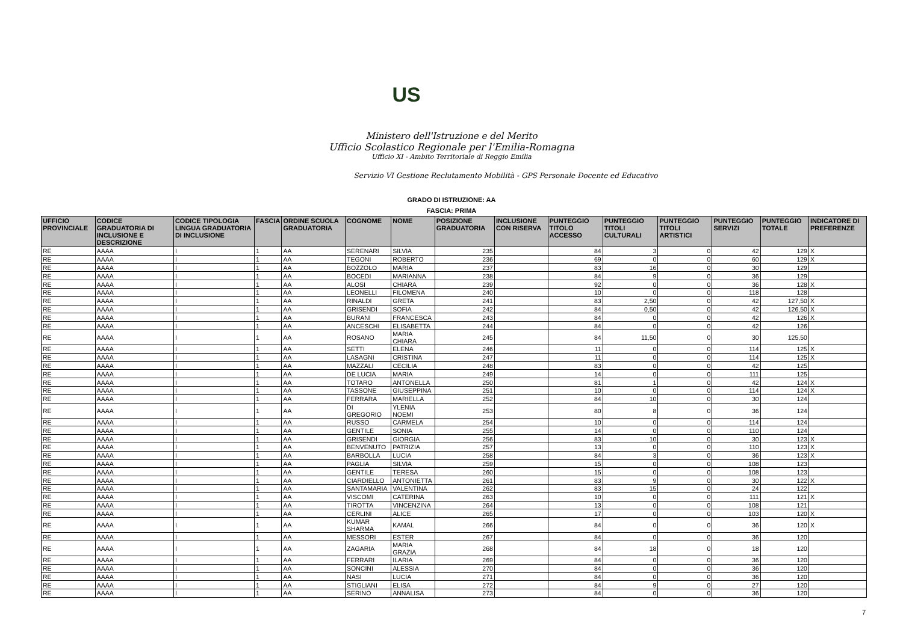US
Ministero dell'Istruzione e del Merito
Ufficio Scolastico Regionale per l'Emilia-Romagna
Ufficio XI - Ambito Territoriale di Reggio Emilia
Servizio VI Gestione Reclutamento Mobilità - GPS Personale Docente ed Educativo
GRADO DI ISTRUZIONE: AA
FASCIA: PRIMA
| UFFICIO PROVINCIALE | CODICE GRADUATORIA DI INCLUSIONE E DESCRIZIONE | CODICE TIPOLOGIA LINGUA GRADUATORIA DI INCLUSIONE | FASCIA | ORDINE SCUOLA GRADUATORIA | COGNOME | NOME | POSIZIONE GRADUATORIA | INCLUSIONE CON RISERVA | PUNTEGGIO TITOLO ACCESSO | PUNTEGGIO TITOLI CULTURALI | PUNTEGGIO TITOLI ARTISTICI | PUNTEGGIO SERVIZI | PUNTEGGIO TOTALE | INDICATORE DI PREFERENZE |
| --- | --- | --- | --- | --- | --- | --- | --- | --- | --- | --- | --- | --- | --- | --- |
| RE | AAAA | I | 1 | AA | SERENARI | SILVIA | 235 | | 84 | 3 | 0 | 42 | 129 | X |
| RE | AAAA | I | 1 | AA | TEGONI | ROBERTO | 236 | | 69 | 0 | 0 | 60 | 129 | X |
| RE | AAAA | I | 1 | AA | BOZZOLO | MARIA | 237 | | 83 | 16 | 0 | 30 | 129 | |
| RE | AAAA | I | 1 | AA | BOCEDI | MARIANNA | 238 | | 84 | 9 | 0 | 36 | 129 | |
| RE | AAAA | I | 1 | AA | ALOSI | CHIARA | 239 | | 92 | 0 | 0 | 36 | 128 | X |
| RE | AAAA | I | 1 | AA | LEONELLI | FILOMENA | 240 | | 10 | 0 | 0 | 118 | 128 | |
| RE | AAAA | I | 1 | AA | RINALDI | GRETA | 241 | | 83 | 2,50 | 0 | 42 | 127,50 | X |
| RE | AAAA | I | 1 | AA | GRISENDI | SOFIA | 242 | | 84 | 0,50 | 0 | 42 | 126,50 | X |
| RE | AAAA | I | 1 | AA | BURANI | FRANCESCA | 243 | | 84 | 0 | 0 | 42 | 126 | X |
| RE | AAAA | I | 1 | AA | ANCESCHI | ELISABETTA | 244 | | 84 | 0 | 0 | 42 | 126 | |
| RE | AAAA | I | 1 | AA | ROSANO | MARIA CHIARA | 245 | | 84 | 11,50 | 0 | 30 | 125,50 | |
| RE | AAAA | I | 1 | AA | SETTI | ELENA | 246 | | 11 | 0 | 0 | 114 | 125 | X |
| RE | AAAA | I | 1 | AA | LASAGNI | CRISTINA | 247 | | 11 | 0 | 0 | 114 | 125 | X |
| RE | AAAA | I | 1 | AA | MAZZALI | CECILIA | 248 | | 83 | 0 | 0 | 42 | 125 | |
| RE | AAAA | I | 1 | AA | DE LUCIA | MARIA | 249 | | 14 | 0 | 0 | 111 | 125 | |
| RE | AAAA | I | 1 | AA | TOTARO | ANTONELLA | 250 | | 81 | 1 | 0 | 42 | 124 | X |
| RE | AAAA | I | 1 | AA | TASSONE | GIUSEPPINA | 251 | | 10 | 0 | 0 | 114 | 124 | X |
| RE | AAAA | I | 1 | AA | FERRARA | MARIELLA | 252 | | 84 | 10 | 0 | 30 | 124 | |
| RE | AAAA | I | 1 | AA | DI GREGORIO | YLENIA NOEMI | 253 | | 80 | 8 | 0 | 36 | 124 | |
| RE | AAAA | I | 1 | AA | RUSSO | CARMELA | 254 | | 10 | 0 | 0 | 114 | 124 | |
| RE | AAAA | I | 1 | AA | GENTILE | SONIA | 255 | | 14 | 0 | 0 | 110 | 124 | |
| RE | AAAA | I | 1 | AA | GRISENDI | GIORGIA | 256 | | 83 | 10 | 0 | 30 | 123 | X |
| RE | AAAA | I | 1 | AA | BENVENUTO | PATRIZIA | 257 | | 13 | 0 | 0 | 110 | 123 | X |
| RE | AAAA | I | 1 | AA | BARBOLLA | LUCIA | 258 | | 84 | 3 | 0 | 36 | 123 | X |
| RE | AAAA | I | 1 | AA | PAGLIA | SILVIA | 259 | | 15 | 0 | 0 | 108 | 123 | |
| RE | AAAA | I | 1 | AA | GENTILE | TERESA | 260 | | 15 | 0 | 0 | 108 | 123 | |
| RE | AAAA | I | 1 | AA | CIARDIELLO | ANTONIETTA | 261 | | 83 | 9 | 0 | 30 | 122 | X |
| RE | AAAA | I | 1 | AA | SANTAMARIA | VALENTINA | 262 | | 83 | 15 | 0 | 24 | 122 | |
| RE | AAAA | I | 1 | AA | VISCOMI | CATERINA | 263 | | 10 | 0 | 0 | 111 | 121 | X |
| RE | AAAA | I | 1 | AA | TIROTTA | VINCENZINA | 264 | | 13 | 0 | 0 | 108 | 121 | |
| RE | AAAA | I | 1 | AA | CERLINI | ALICE | 265 | | 17 | 0 | 0 | 103 | 120 | X |
| RE | AAAA | I | 1 | AA | KUMAR SHARMA | KAMAL | 266 | | 84 | 0 | 0 | 36 | 120 | X |
| RE | AAAA | I | 1 | AA | MESSORI | ESTER | 267 | | 84 | 0 | 0 | 36 | 120 | |
| RE | AAAA | I | 1 | AA | ZAGARIA | MARIA GRAZIA | 268 | | 84 | 18 | 0 | 18 | 120 | |
| RE | AAAA | I | 1 | AA | FERRARI | ILARIA | 269 | | 84 | 0 | 0 | 36 | 120 | |
| RE | AAAA | I | 1 | AA | SONCINI | ALESSIA | 270 | | 84 | 0 | 0 | 36 | 120 | |
| RE | AAAA | I | 1 | AA | NASI | LUCIA | 271 | | 84 | 0 | 0 | 36 | 120 | |
| RE | AAAA | I | 1 | AA | STIGLIANI | ELISA | 272 | | 84 | 9 | 0 | 27 | 120 | |
| RE | AAAA | I | 1 | AA | SERINO | ANNALISA | 273 | | 84 | 0 | 0 | 36 | 120 | |
7